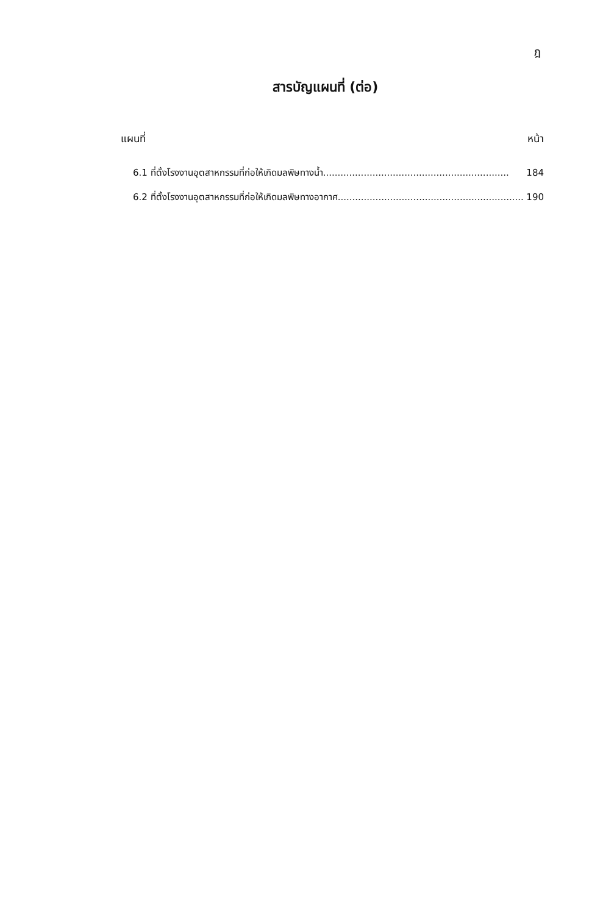ฎ
สารบัญแผนที่ (ต่อ)
แผนที่ หน้า
6.1 ที่ตั้งโรงงานอุตสาหกรรมที่ก่อให้เกิดมลพิษทางน้ำ................................................................ 184
6.2 ที่ตั้งโรงงานอุตสาหกรรมที่ก่อให้เกิดมลพิษทางอากาศ................................................................ 190